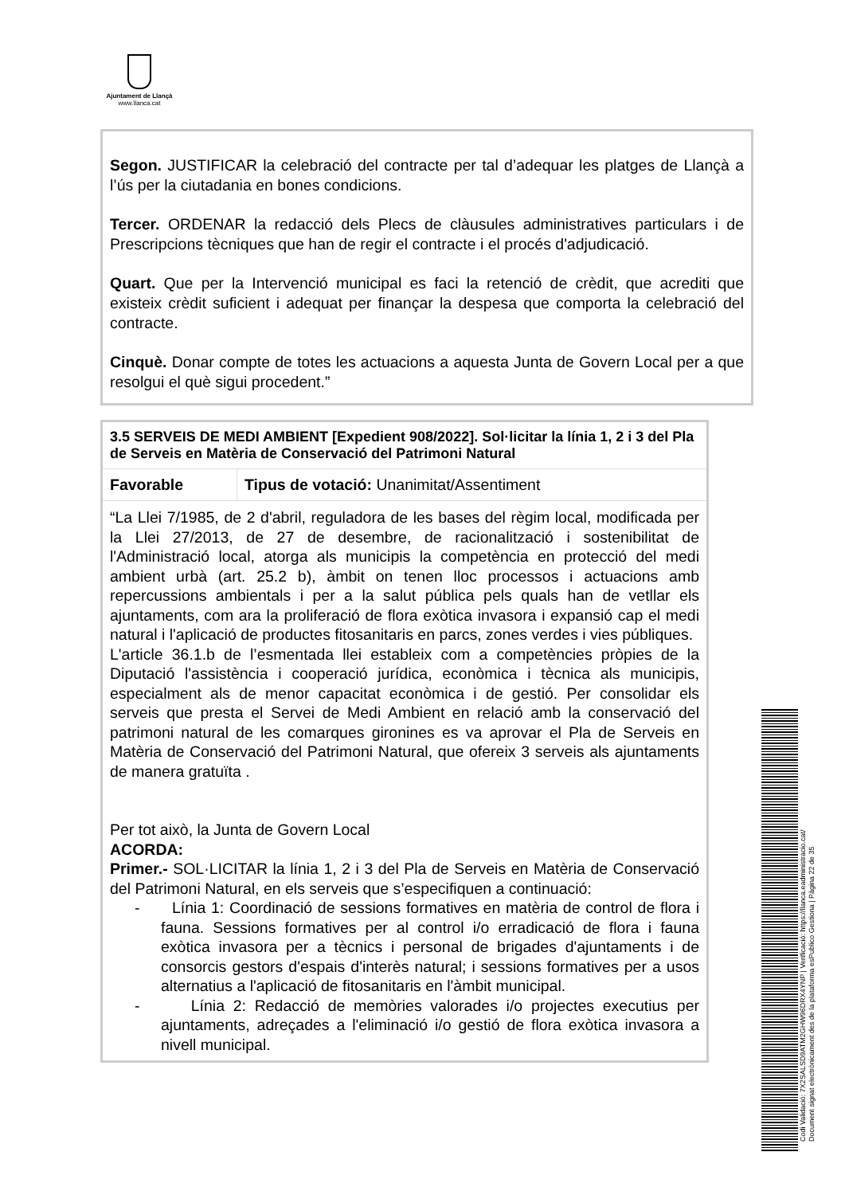Ajuntament de Llançà
www.llanca.cat
Segon. JUSTIFICAR la celebració del contracte per tal d’adequar les platges de Llançà a l’ús per la ciutadania en bones condicions.
Tercer. ORDENAR la redacció dels Plecs de clàusules administratives particulars i de Prescripcions tècniques que han de regir el contracte i el procés d'adjudicació.
Quart. Que per la Intervenció municipal es faci la retenció de crèdit, que acrediti que existeix crèdit suficient i adequat per finançar la despesa que comporta la celebració del contracte.
Cinquè. Donar compte de totes les actuacions a aquesta Junta de Govern Local per a que resolgui el què sigui procedent.”
| 3.5 SERVEIS DE MEDI AMBIENT [Expedient 908/2022]. Sol·licitar la línia 1, 2 i 3 del Pla de Serveis en Matèria de Conservació del Patrimoni Natural | |
| Favorable | Tipus de votació: Unanimitat/Assentiment |
| “La Llei 7/1985, de 2 d'abril, reguladora de les bases del règim local, modificada per la Llei 27/2013, de 27 de desembre, de racionalització i sostenibilitat de l'Administració local, atorga als municipis la competència en protecció del medi ambient urbà (art. 25.2 b), àmbit on tenen lloc processos i actuacions amb repercussions ambientals i per a la salut pública pels quals han de vetllar els ajuntaments, com ara la proliferació de flora exòtica invasora i expansió cap el medi natural i l'aplicació de productes fitosanitaris en parcs, zones verdes i vies públiques. L'article 36.1.b de l’esmentada llei estableix com a competències pròpies de la Diputació l'assistència i cooperació jurídica, econòmica i tècnica als municipis, especialment als de menor capacitat econòmica i de gestió. Per consolidar els serveis que presta el Servei de Medi Ambient en relació amb la conservació del patrimoni natural de les comarques gironines es va aprovar el Pla de Serveis en Matèria de Conservació del Patrimoni Natural, que ofereix 3 serveis als ajuntaments de manera gratuïta . Per tot això, la Junta de Govern Local ACORDA: Primer.- SOL·LICITAR la línia 1, 2 i 3 del Pla de Serveis en Matèria de Conservació del Patrimoni Natural, en els serveis que s’especifiquen a continuació: - Línia 1: Coordinació de sessions formatives en matèria de control de flora i fauna. Sessions formatives per al control i/o erradicació de flora i fauna exòtica invasora per a tècnics i personal de brigades d'ajuntaments i de consorcis gestors d'espais d'interès natural; i sessions formatives per a usos alternatius a l'aplicació de fitosanitaris en l'àmbit municipal. - Línia 2: Redacció de memòries valorades i/o projectes executius per ajuntaments, adreçades a l'eliminació i/o gestió de flora exòtica invasora a nivell municipal. | |
Codi Validació: 7X2SALSD9ATM2GHW96DRX4YNP | Verificació: https://llanca.eadministracio.cat/
Document signat electrònicament des de la plataforma esPublico Gestiona | Pàgina 22 de 35